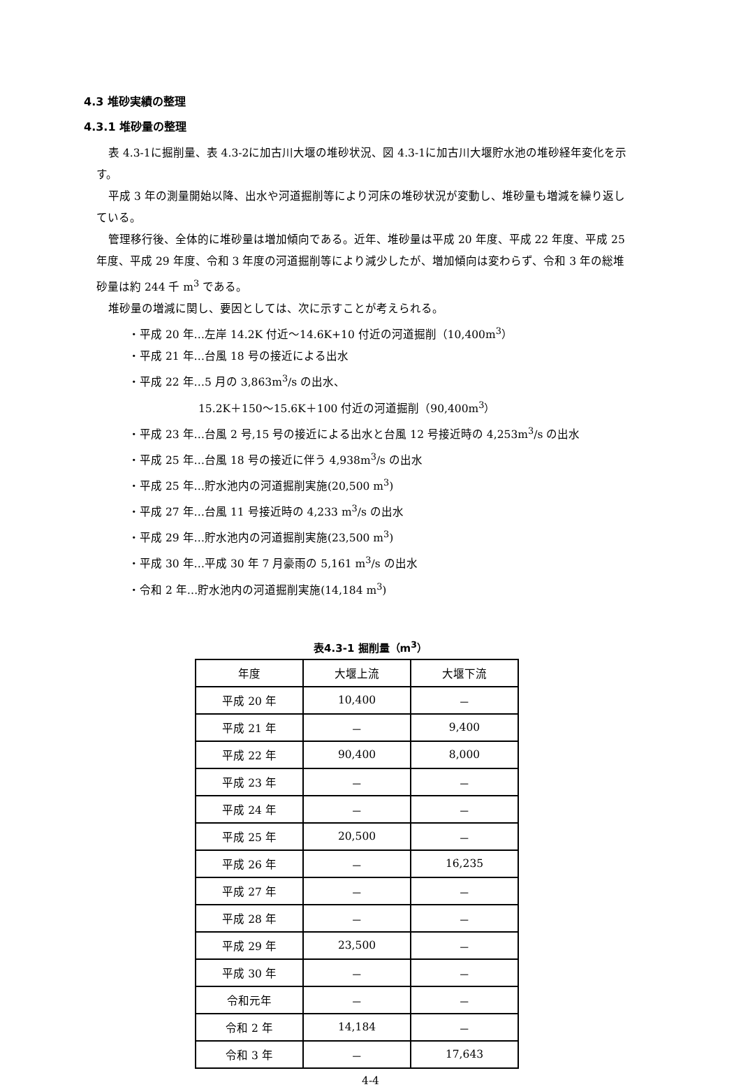4.3 堆砂実績の整理
4.3.1 堆砂量の整理
表 4.3-1に掘削量、表 4.3-2に加古川大堰の堆砂状況、図 4.3-1に加古川大堰貯水池の堆砂経年変化を示す。
平成 3 年の測量開始以降、出水や河道掘削等により河床の堆砂状況が変動し、堆砂量も増減を繰り返している。
管理移行後、全体的に堆砂量は増加傾向である。近年、堆砂量は平成 20 年度、平成 22 年度、平成 25 年度、平成 29 年度、令和 3 年度の河道掘削等により減少したが、増加傾向は変わらず、令和 3 年の総堆砂量は約 244 千 m<sup>3</sup> である。
堆砂量の増減に関し、要因としては、次に示すことが考えられる。
・平成 20 年…左岸 14.2K 付近～14.6K+10 付近の河道掘削（10,400m<sup>3</sup>）
・平成 21 年…台風 18 号の接近による出水
・平成 22 年…5 月の 3,863m<sup>3</sup>/s の出水、
15.2K＋150～15.6K＋100 付近の河道掘削（90,400m<sup>3</sup>）
・平成 23 年…台風 2 号,15 号の接近による出水と台風 12 号接近時の 4,253m<sup>3</sup>/s の出水
・平成 25 年…台風 18 号の接近に伴う 4,938m<sup>3</sup>/s の出水
・平成 25 年…貯水池内の河道掘削実施(20,500 m<sup>3</sup>)
・平成 27 年…台風 11 号接近時の 4,233 m<sup>3</sup>/s の出水
・平成 29 年…貯水池内の河道掘削実施(23,500 m<sup>3</sup>)
・平成 30 年…平成 30 年 7 月豪雨の 5,161 m<sup>3</sup>/s の出水
・令和 2 年…貯水池内の河道掘削実施(14,184 m<sup>3</sup>)
表4.3-1 掘削量（m<sup>3</sup>）
| 年度 | 大堰上流 | 大堰下流 |
| --- | --- | --- |
| 平成 20 年 | 10,400 | － |
| 平成 21 年 | － | 9,400 |
| 平成 22 年 | 90,400 | 8,000 |
| 平成 23 年 | － | － |
| 平成 24 年 | － | － |
| 平成 25 年 | 20,500 | － |
| 平成 26 年 | － | 16,235 |
| 平成 27 年 | － | － |
| 平成 28 年 | － | － |
| 平成 29 年 | 23,500 | － |
| 平成 30 年 | － | － |
| 令和元年 | － | － |
| 令和 2 年 | 14,184 | － |
| 令和 3 年 | － | 17,643 |
4-4